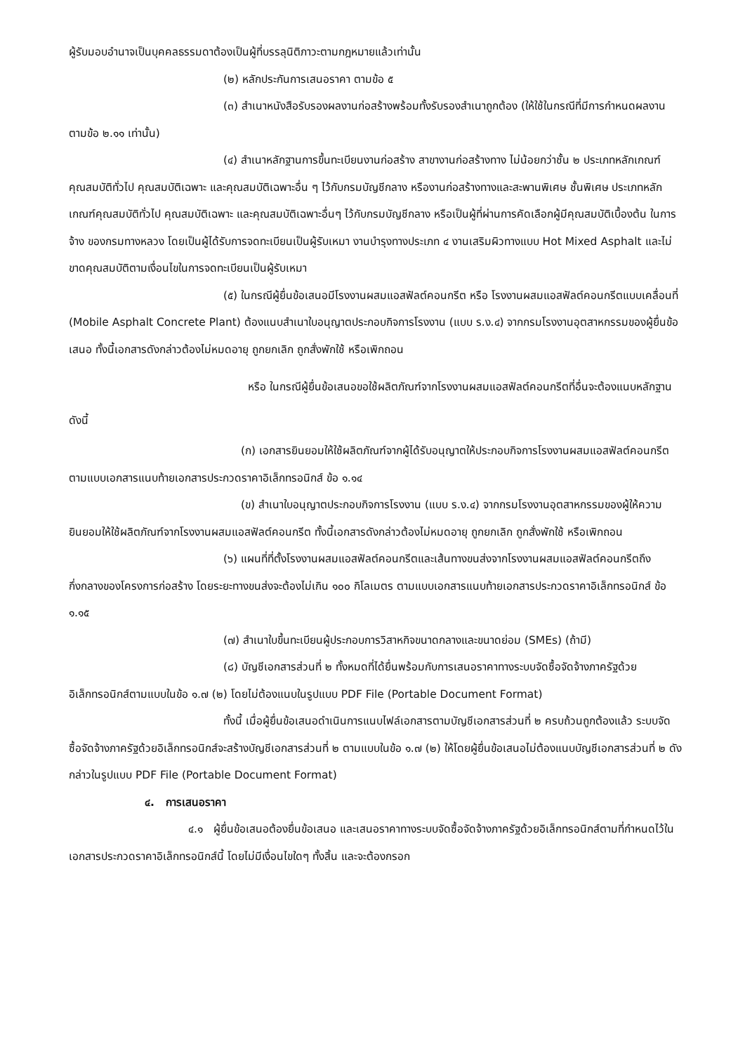ผู้รับมอบอำนาจเป็นบุคคลธรรมดาต้องเป็นผู้ที่บรรลุนิติภาวะตามกฎหมายแล้วเท่านั้น
(๒) หลักประกันการเสนอราคา ตามข้อ ๕
(๓) สำเนาหนังสือรับรองผลงานก่อสร้างพร้อมทั้งรับรองสำเนาถูกต้อง (ให้ใช้ในกรณีที่มีการกำหนดผลงานตามข้อ ๒.๑๑ เท่านั้น)
(๔) สำเนาหลักฐานการขึ้นทะเบียนงานก่อสร้าง สาขางานก่อสร้างทาง ไม่น้อยกว่าชั้น ๒ ประเภทหลักเกณฑ์คุณสมบัติทั่วไป คุณสมบัติเฉพาะ และคุณสมบัติเฉพาะอื่น ๆ ไว้กับกรมบัญชีกลาง หรืองานก่อสร้างทางและสะพานพิเศษ ชั้นพิเศษ ประเภทหลักเกณฑ์คุณสมบัติทั่วไป คุณสมบัติเฉพาะ และคุณสมบัติเฉพาะอื่นๆ ไว้กับกรมบัญชีกลาง หรือเป็นผู้ที่ผ่านการคัดเลือกผู้มีคุณสมบัติเบื้องต้น ในการจ้าง ของกรมทางหลวง โดยเป็นผู้ได้รับการจดทะเบียนเป็นผู้รับเหมา งานบำรุงทางประเภท ๔ งานเสริมผิวทางแบบ Hot Mixed Asphalt และไม่ขาดคุณสมบัติตามเงื่อนไขในการจดทะเบียนเป็นผู้รับเหมา
(๕) ในกรณีผู้ยื่นข้อเสนอมีโรงงานผสมแอสฟัลต์คอนกรีต หรือ โรงงานผสมแอสฟัลต์คอนกรีตแบบเคลื่อนที่ (Mobile Asphalt Concrete Plant) ต้องแนบสำเนาใบอนุญาตประกอบกิจการโรงงาน (แบบ ร.ง.๔) จากกรมโรงงานอุตสาหกรรมของผู้ยื่นข้อเสนอ ทั้งนี้เอกสารดังกล่าวต้องไม่หมดอายุ ถูกยกเลิก ถูกสั่งพักใช้ หรือเพิกถอน
หรือ ในกรณีผู้ยื่นข้อเสนอขอใช้ผลิตภัณฑ์จากโรงงานผสมแอสฟัลต์คอนกรีตที่อื่นจะต้องแนบหลักฐานดังนี้
(ก) เอกสารยินยอมให้ใช้ผลิตภัณฑ์จากผู้ได้รับอนุญาตให้ประกอบกิจการโรงงานผสมแอสฟัลต์คอนกรีต ตามแบบเอกสารแนบท้ายเอกสารประกวดราคาอิเล็กทรอนิกส์ ข้อ ๑.๑๔
(ข) สำเนาใบอนุญาตประกอบกิจการโรงงาน (แบบ ร.ง.๔) จากกรมโรงงานอุตสาหกรรมของผู้ให้ความยินยอมให้ใช้ผลิตภัณฑ์จากโรงงานผสมแอสฟัลต์คอนกรีต ทั้งนี้เอกสารดังกล่าวต้องไม่หมดอายุ ถูกยกเลิก ถูกสั่งพักใช้ หรือเพิกถอน
(๖) แผนที่ที่ตั้งโรงงานผสมแอสฟัลต์คอนกรีตและเส้นทางขนส่งจากโรงงานผสมแอสฟัลต์คอนกรีตถึงกึ่งกลางของโครงการก่อสร้าง โดยระยะทางขนส่งจะต้องไม่เกิน ๑๐๐ กิโลเมตร ตามแบบเอกสารแนบท้ายเอกสารประกวดราคาอิเล็กทรอนิกส์ ข้อ ๑.๑๕
(๗) สำเนาใบขึ้นทะเบียนผู้ประกอบการวิสาหกิจขนาดกลางและขนาดย่อม (SMEs) (ถ้ามี)
(๘) บัญชีเอกสารส่วนที่ ๒ ทั้งหมดที่ได้ยื่นพร้อมกับการเสนอราคาทางระบบจัดซื้อจัดจ้างภาครัฐด้วยอิเล็กทรอนิกส์ตามแบบในข้อ ๑.๗ (๒) โดยไม่ต้องแนบในรูปแบบ PDF File (Portable Document Format)
ทั้งนี้ เมื่อผู้ยื่นข้อเสนอดำเนินการแนบไฟล์เอกสารตามบัญชีเอกสารส่วนที่ ๒ ครบถ้วนถูกต้องแล้ว ระบบจัดซื้อจัดจ้างภาครัฐด้วยอิเล็กทรอนิกส์จะสร้างบัญชีเอกสารส่วนที่ ๒ ตามแบบในข้อ ๑.๗ (๒) ให้โดยผู้ยื่นข้อเสนอไม่ต้องแนบบัญชีเอกสารส่วนที่ ๒ ดังกล่าวในรูปแบบ PDF File (Portable Document Format)
๔. การเสนอราคา
๔.๑ ผู้ยื่นข้อเสนอต้องยื่นข้อเสนอ และเสนอราคาทางระบบจัดซื้อจัดจ้างภาครัฐด้วยอิเล็กทรอนิกส์ตามที่กำหนดไว้ในเอกสารประกวดราคาอิเล็กทรอนิกส์นี้ โดยไม่มีเงื่อนไขใดๆ ทั้งสิ้น และจะต้องกรอก